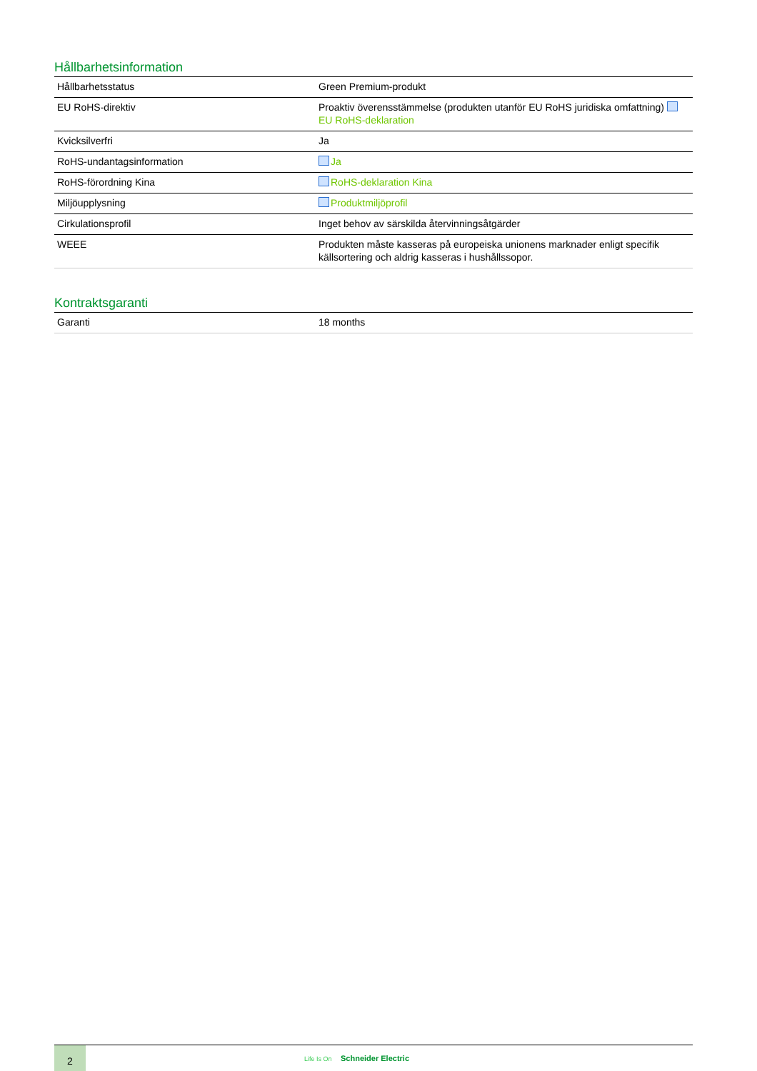Hållbarhetsinformation
| Hållbarhetsstatus | Green Premium-produkt |
| EU RoHS-direktiv | Proaktiv överensstämmelse (produkten utanför EU RoHS juridiska omfattning) EU RoHS-deklaration |
| Kvicksilverfri | Ja |
| RoHS-undantagsinformation | Ja |
| RoHS-förordning Kina | RoHS-deklaration Kina |
| Miljöupplysning | Produktmiljöprofil |
| Cirkulationsprofil | Inget behov av särskilda återvinningsåtgärder |
| WEEE | Produkten måste kasseras på europeiska unionens marknader enligt specifik källsortering och aldrig kasseras i hushållssopor. |
Kontraktsgaranti
| Garanti | 18 months |
2
Life Is On Schneider Electric